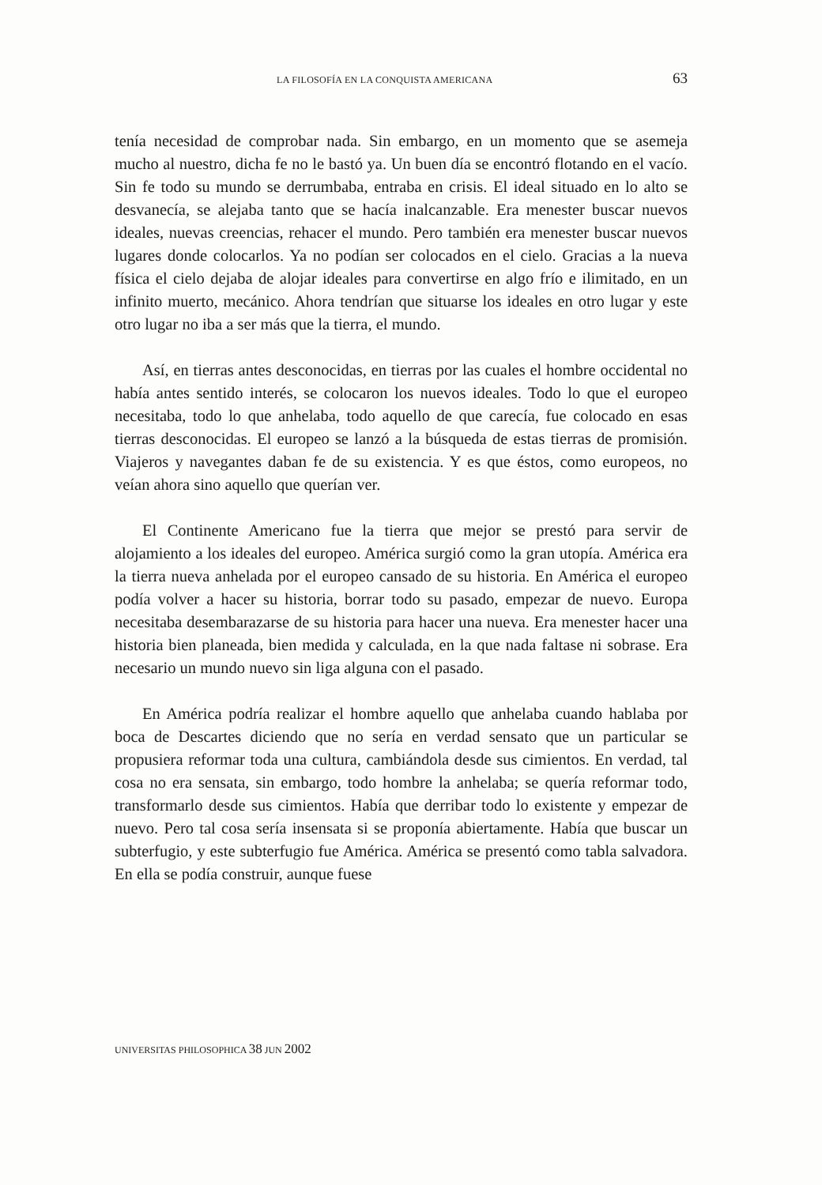LA FILOSOFÍA EN LA CONQUISTA AMERICANA 63
tenía necesidad de comprobar nada. Sin embargo, en un momento que se asemeja mucho al nuestro, dicha fe no le bastó ya. Un buen día se encontró flotando en el vacío. Sin fe todo su mundo se derrumbaba, entraba en crisis. El ideal situado en lo alto se desvanecía, se alejaba tanto que se hacía inalcanzable. Era menester buscar nuevos ideales, nuevas creencias, rehacer el mundo. Pero también era menester buscar nuevos lugares donde colocarlos. Ya no podían ser colocados en el cielo. Gracias a la nueva física el cielo dejaba de alojar ideales para convertirse en algo frío e ilimitado, en un infinito muerto, mecánico. Ahora tendrían que situarse los ideales en otro lugar y este otro lugar no iba a ser más que la tierra, el mundo.
Así, en tierras antes desconocidas, en tierras por las cuales el hombre occidental no había antes sentido interés, se colocaron los nuevos ideales. Todo lo que el europeo necesitaba, todo lo que anhelaba, todo aquello de que carecía, fue colocado en esas tierras desconocidas. El europeo se lanzó a la búsqueda de estas tierras de promisión. Viajeros y navegantes daban fe de su existencia. Y es que éstos, como europeos, no veían ahora sino aquello que querían ver.
El Continente Americano fue la tierra que mejor se prestó para servir de alojamiento a los ideales del europeo. América surgió como la gran utopía. América era la tierra nueva anhelada por el europeo cansado de su historia. En América el europeo podía volver a hacer su historia, borrar todo su pasado, empezar de nuevo. Europa necesitaba desembarazarse de su historia para hacer una nueva. Era menester hacer una historia bien planeada, bien medida y calculada, en la que nada faltase ni sobrase. Era necesario un mundo nuevo sin liga alguna con el pasado.
En América podría realizar el hombre aquello que anhelaba cuando hablaba por boca de Descartes diciendo que no sería en verdad sensato que un particular se propusiera reformar toda una cultura, cambiándola desde sus cimientos. En verdad, tal cosa no era sensata, sin embargo, todo hombre la anhelaba; se quería reformar todo, transformarlo desde sus cimientos. Había que derribar todo lo existente y empezar de nuevo. Pero tal cosa sería insensata si se proponía abiertamente. Había que buscar un subterfugio, y este subterfugio fue América. América se presentó como tabla salvadora. En ella se podía construir, aunque fuese
UNIVERSITAS PHILOSOPHICA 38 JUN 2002